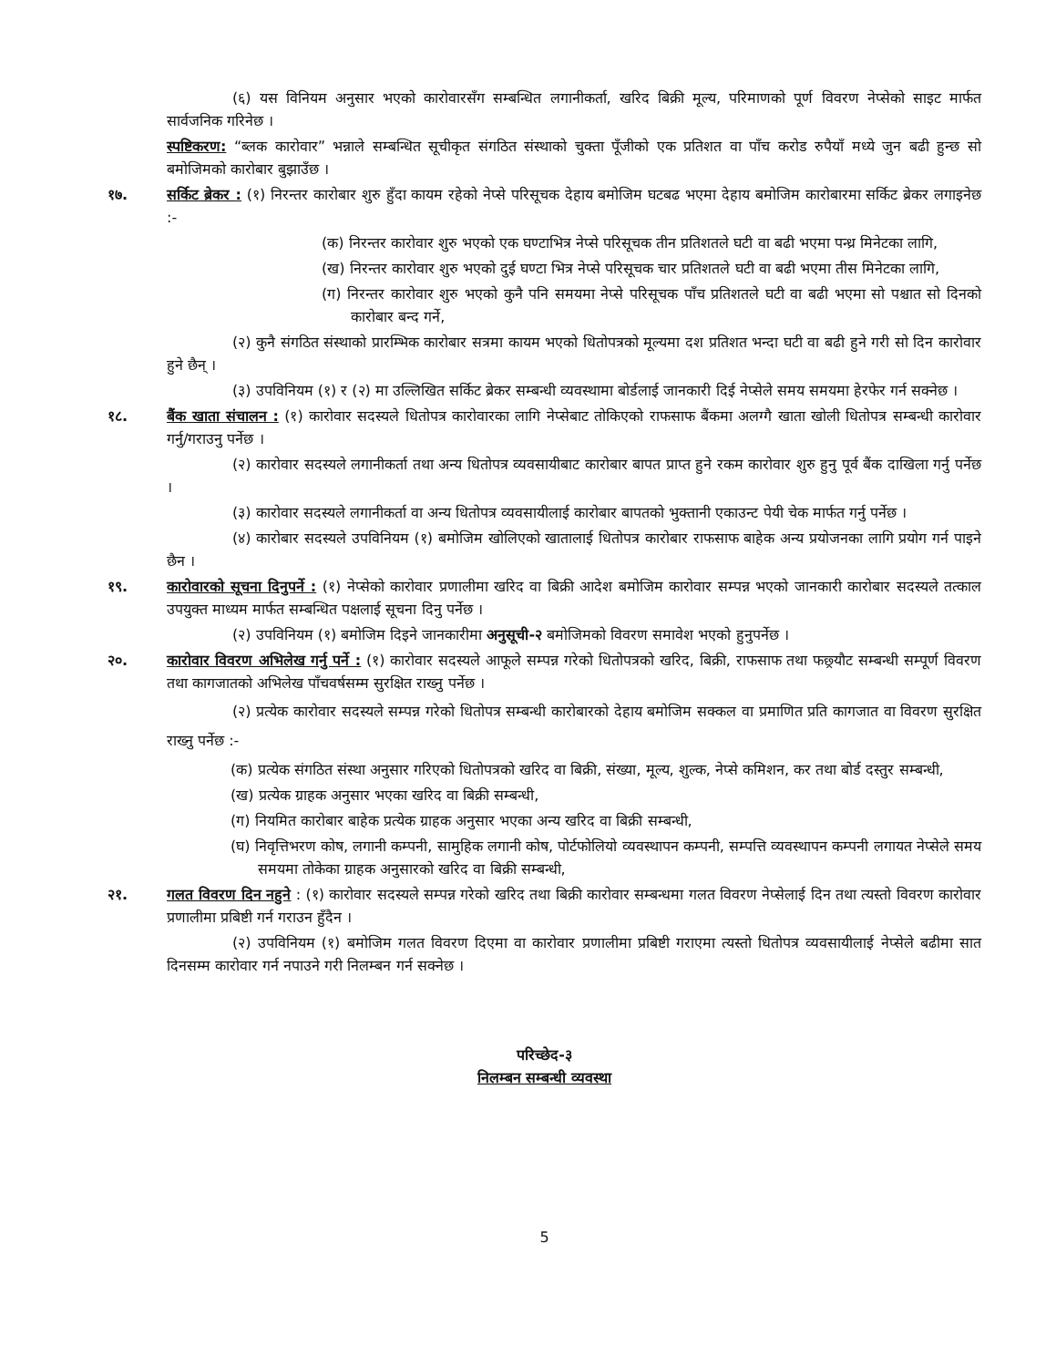(६) यस विनियम अनुसार भएको कारोवारसँग सम्बन्धित लगानीकर्ता, खरिद बिक्री मूल्य, परिमाणको पूर्ण विवरण नेप्सेको साइट मार्फत सार्वजनिक गरिनेछ ।
स्पष्टिकरण: “ब्लक कारोवार” भन्नाले सम्बन्धित सूचीकृत संगठित संस्थाको चुक्ता पूँजीको एक प्रतिशत वा पाँच करोड रुपैयाँ मध्ये जुन बढी हुन्छ सो बमोजिमको कारोबार बुझाउँछ ।
१७. सर्किट ब्रेकर : (१) निरन्तर कारोबार शुरु हुँदा कायम रहेको नेप्से परिसूचक देहाय बमोजिम घटबढ भएमा देहाय बमोजिम कारोबारमा सर्किट ब्रेकर लगाइनेछ :-
(क) निरन्तर कारोवार शुरु भएको एक घण्टाभित्र नेप्से परिसूचक तीन प्रतिशतले घटी वा बढी भएमा पन्ध्र मिनेटका लागि,
(ख) निरन्तर कारोवार शुरु भएको दुई घण्टा भित्र नेप्से परिसूचक चार प्रतिशतले घटी वा बढी भएमा तीस मिनेटका लागि,
(ग) निरन्तर कारोवार शुरु भएको कुनै पनि समयमा नेप्से परिसूचक पाँच प्रतिशतले घटी वा बढी भएमा सो पश्चात सो दिनको कारोबार बन्द गर्ने,
(२) कुनै संगठित संस्थाको प्रारम्भिक कारोबार सत्रमा कायम भएको धितोपत्रको मूल्यमा दश प्रतिशत भन्दा घटी वा बढी हुने गरी सो दिन कारोवार हुने छैन् ।
(३) उपविनियम (१) र (२) मा उल्लिखित सर्किट ब्रेकर सम्बन्धी व्यवस्थामा बोर्डलाई जानकारी दिई नेप्सेले समय समयमा हेरफेर गर्न सक्नेछ ।
१८. बैंक खाता संचालन : (१) कारोवार सदस्यले धितोपत्र कारोवारका लागि नेप्सेबाट तोकिएको राफसाफ बैंकमा अलग्गै खाता खोली धितोपत्र सम्बन्धी कारोवार गर्नु/गराउनु पर्नेछ ।
(२) कारोवार सदस्यले लगानीकर्ता तथा अन्य धितोपत्र व्यवसायीबाट कारोबार बापत प्राप्त हुने रकम कारोवार शुरु हुनु पूर्व बैंक दाखिला गर्नु पर्नेछ ।
(३) कारोवार सदस्यले लगानीकर्ता वा अन्य धितोपत्र व्यवसायीलाई कारोबार बापतको भुक्तानी एकाउन्ट पेयी चेक मार्फत गर्नु पर्नेछ ।
(४) कारोबार सदस्यले उपविनियम (१) बमोजिम खोलिएको खातालाई धितोपत्र कारोबार राफसाफ बाहेक अन्य प्रयोजनका लागि प्रयोग गर्न पाइने छैन ।
१९. कारोवारको सूचना दिनुपर्ने : (१) नेप्सेको कारोवार प्रणालीमा खरिद वा बिक्री आदेश बमोजिम कारोवार सम्पन्न भएको जानकारी कारोबार सदस्यले तत्काल उपयुक्त माध्यम मार्फत सम्बन्धित पक्षलाई सूचना दिनु पर्नेछ ।
(२) उपविनियम (१) बमोजिम दिइने जानकारीमा अनुसूची-२ बमोजिमको विवरण समावेश भएको हुनुपर्नेछ ।
२०. कारोवार विवरण अभिलेख गर्नु पर्ने : (१) कारोवार सदस्यले आफूले सम्पन्न गरेको धितोपत्रको खरिद, बिक्री, राफसाफ तथा फछ्र्यौट सम्बन्धी सम्पूर्ण विवरण तथा कागजातको अभिलेख पाँचवर्षसम्म सुरक्षित राख्नु पर्नेछ ।
(२) प्रत्येक कारोवार सदस्यले सम्पन्न गरेको धितोपत्र सम्बन्धी कारोबारको देहाय बमोजिम सक्कल वा प्रमाणित प्रति कागजात वा विवरण सुरक्षित राख्नु पर्नेछ :-
(क) प्रत्येक संगठित संस्था अनुसार गरिएको धितोपत्रको खरिद वा बिक्री, संख्या, मूल्य, शुल्क, नेप्से कमिशन, कर तथा बोर्ड दस्तुर सम्बन्धी,
(ख) प्रत्येक ग्राहक अनुसार भएका खरिद वा बिक्री सम्बन्धी,
(ग) नियमित कारोबार बाहेक प्रत्येक ग्राहक अनुसार भएका अन्य खरिद वा बिक्री सम्बन्धी,
(घ) निवृत्तिभरण कोष, लगानी कम्पनी, सामुहिक लगानी कोष, पोर्टफोलियो व्यवस्थापन कम्पनी, सम्पत्ति व्यवस्थापन कम्पनी लगायत नेप्सेले समय समयमा तोकेका ग्राहक अनुसारको खरिद वा बिक्री सम्बन्धी,
२१. गलत विवरण दिन नहुने : (१) कारोवार सदस्यले सम्पन्न गरेको खरिद तथा बिक्री कारोवार सम्बन्धमा गलत विवरण नेप्सेलाई दिन तथा त्यस्तो विवरण कारोवार प्रणालीमा प्रबिष्टी गर्न गराउन हुँदैन ।
(२) उपविनियम (१) बमोजिम गलत विवरण दिएमा वा कारोवार प्रणालीमा प्रबिष्टी गराएमा त्यस्तो धितोपत्र व्यवसायीलाई नेप्सेले बढीमा सात दिनसम्म कारोवार गर्न नपाउने गरी निलम्बन गर्न सक्नेछ ।
परिच्छेद-३
निलम्बन सम्बन्धी व्यवस्था
5